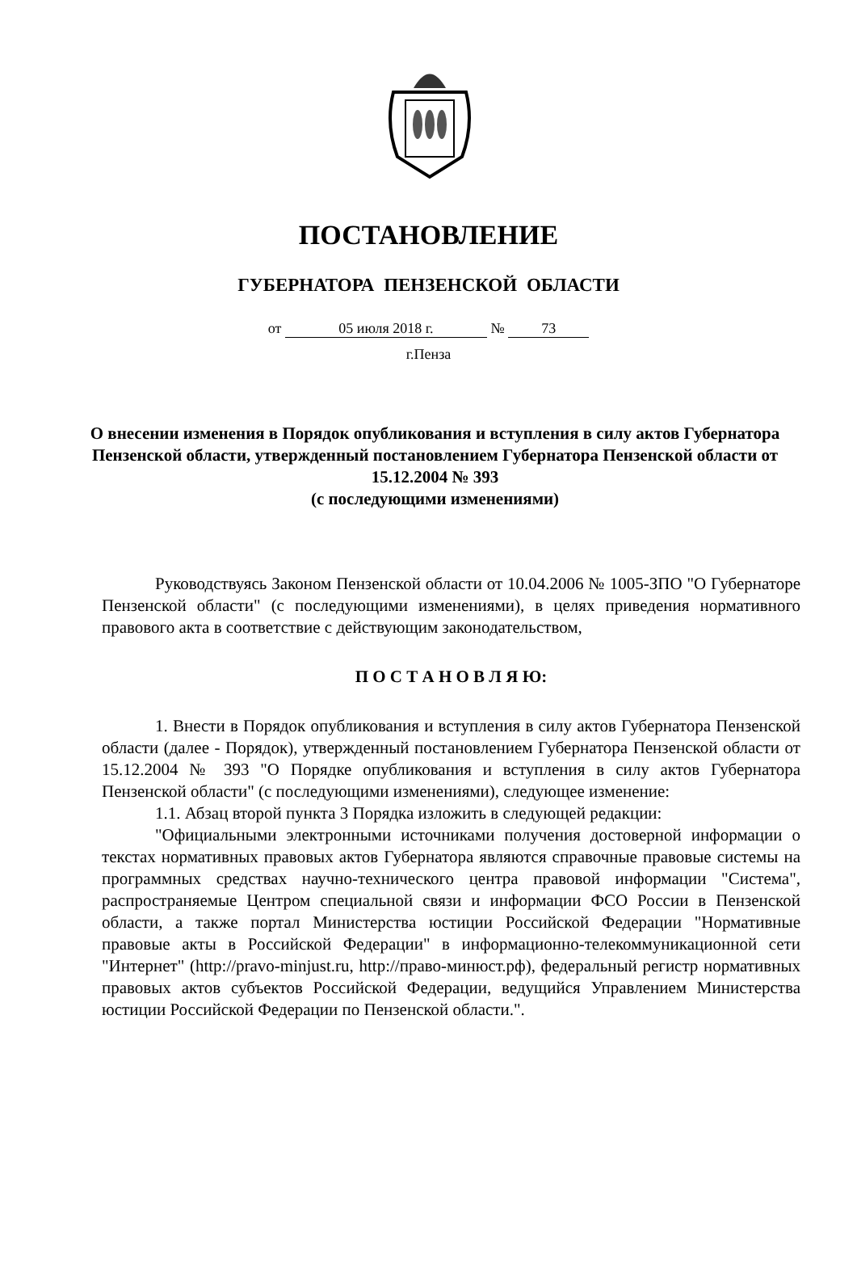ПОСТАНОВЛЕНИЕ
ГУБЕРНАТОРА ПЕНЗЕНСКОЙ ОБЛАСТИ
от 05 июля 2018 г. № 73
г.Пенза
О внесении изменения в Порядок опубликования и вступления в силу актов Губернатора Пензенской области, утвержденный постановлением Губернатора Пензенской области от 15.12.2004 № 393
(с последующими изменениями)
Руководствуясь Законом Пензенской области от 10.04.2006 № 1005-ЗПО "О Губернаторе Пензенской области" (с последующими изменениями), в целях приведения нормативного правового акта в соответствие с действующим законодательством,
П О С Т А Н О В Л Я Ю:
1. Внести в Порядок опубликования и вступления в силу актов Губернатора Пензенской области (далее - Порядок), утвержденный постановлением Губернатора Пензенской области от 15.12.2004 № 393 "О Порядке опубликования и вступления в силу актов Губернатора Пензенской области" (с последующими изменениями), следующее изменение:
1.1. Абзац второй пункта 3 Порядка изложить в следующей редакции:
"Официальными электронными источниками получения достоверной информации о текстах нормативных правовых актов Губернатора являются справочные правовые системы на программных средствах научно-технического центра правовой информации "Система", распространяемые Центром специальной связи и информации ФСО России в Пензенской области, а также портал Министерства юстиции Российской Федерации "Нормативные правовые акты в Российской Федерации" в информационно-телекоммуникационной сети "Интернет" (http://pravo-minjust.ru, http://право-минюст.рф), федеральный регистр нормативных правовых актов субъектов Российской Федерации, ведущийся Управлением Министерства юстиции Российской Федерации по Пензенской области.".